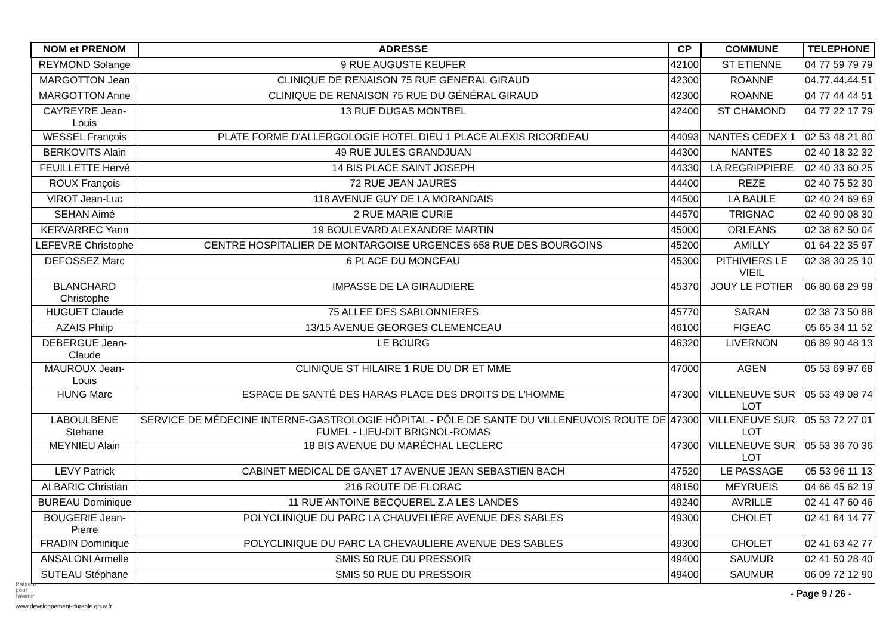| NOM et PRENOM | ADRESSE | CP | COMMUNE | TELEPHONE |
| --- | --- | --- | --- | --- |
| REYMOND Solange | 9 RUE AUGUSTE KEUFER | 42100 | ST ETIENNE | 04 77 59 79 79 |
| MARGOTTON Jean | CLINIQUE DE RENAISON 75 RUE GENERAL GIRAUD | 42300 | ROANNE | 04.77.44.44.51 |
| MARGOTTON Anne | CLINIQUE DE RENAISON 75 RUE DU GÉNÉRAL GIRAUD | 42300 | ROANNE | 04 77 44 44 51 |
| CAYREYRE Jean-Louis | 13 RUE DUGAS MONTBEL | 42400 | ST CHAMOND | 04 77 22 17 79 |
| WESSEL François | PLATE FORME D'ALLERGOLOGIE HOTEL DIEU 1 PLACE ALEXIS RICORDEAU | 44093 | NANTES CEDEX 1 | 02 53 48 21 80 |
| BERKOVITS Alain | 49 RUE JULES GRANDJUAN | 44300 | NANTES | 02 40 18 32 32 |
| FEUILLETTE Hervé | 14 BIS PLACE SAINT JOSEPH | 44330 | LA REGRIPPIERE | 02 40 33 60 25 |
| ROUX François | 72 RUE JEAN JAURES | 44400 | REZE | 02 40 75 52 30 |
| VIROT Jean-Luc | 118 AVENUE GUY DE LA MORANDAIS | 44500 | LA BAULE | 02 40 24 69 69 |
| SEHAN Aimé | 2 RUE MARIE CURIE | 44570 | TRIGNAC | 02 40 90 08 30 |
| KERVARREC Yann | 19 BOULEVARD ALEXANDRE MARTIN | 45000 | ORLEANS | 02 38 62 50 04 |
| LEFEVRE Christophe | CENTRE HOSPITALIER DE MONTARGOISE URGENCES 658 RUE DES BOURGOINS | 45200 | AMILLY | 01 64 22 35 97 |
| DEFOSSEZ Marc | 6 PLACE DU MONCEAU | 45300 | PITHIVIERS LE VIEIL | 02 38 30 25 10 |
| BLANCHARD Christophe | IMPASSE DE LA GIRAUDIERE | 45370 | JOUY LE POTIER | 06 80 68 29 98 |
| HUGUET Claude | 75 ALLEE DES SABLONNIERES | 45770 | SARAN | 02 38 73 50 88 |
| AZAIS Philip | 13/15 AVENUE GEORGES CLEMENCEAU | 46100 | FIGEAC | 05 65 34 11 52 |
| DEBERGUE Jean-Claude | LE BOURG | 46320 | LIVERNON | 06 89 90 48 13 |
| MAUROUX Jean-Louis | CLINIQUE ST HILAIRE 1 RUE DU DR ET MME | 47000 | AGEN | 05 53 69 97 68 |
| HUNG Marc | ESPACE DE SANTÉ DES HARAS PLACE DES DROITS DE L'HOMME | 47300 | VILLENEUVE SUR LOT | 05 53 49 08 74 |
| LABOULBENE Stehane | SERVICE DE MÉDECINE INTERNE-GASTROLOGIE HÔPITAL - PÔLE DE SANTE DU VILLENEUVOIS ROUTE DE FUMEL - LIEU-DIT BRIGNOL-ROMAS | 47300 | VILLENEUVE SUR LOT | 05 53 72 27 01 |
| MEYNIEU Alain | 18 BIS AVENUE DU MARÉCHAL LECLERC | 47300 | VILLENEUVE SUR LOT | 05 53 36 70 36 |
| LEVY Patrick | CABINET MEDICAL DE GANET 17 AVENUE JEAN SEBASTIEN BACH | 47520 | LE PASSAGE | 05 53 96 11 13 |
| ALBARIC Christian | 216 ROUTE DE FLORAC | 48150 | MEYRUEIS | 04 66 45 62 19 |
| BUREAU Dominique | 11 RUE ANTOINE BECQUEREL Z.A LES LANDES | 49240 | AVRILLE | 02 41 47 60 46 |
| BOUGERIE Jean-Pierre | POLYCLINIQUE DU PARC LA CHAUVELIÈRE AVENUE DES SABLES | 49300 | CHOLET | 02 41 64 14 77 |
| FRADIN Dominique | POLYCLINIQUE DU PARC LA CHEVAULIERE AVENUE DES SABLES | 49300 | CHOLET | 02 41 63 42 77 |
| ANSALONI Armelle | SMIS 50 RUE DU PRESSOIR | 49400 | SAUMUR | 02 41 50 28 40 |
| SUTEAU Stéphane | SMIS 50 RUE DU PRESSOIR | 49400 | SAUMUR | 06 09 72 12 90 |
Présent
pour
l'avenir
- Page 9 / 26 -
www.developpement-durable.gouv.fr